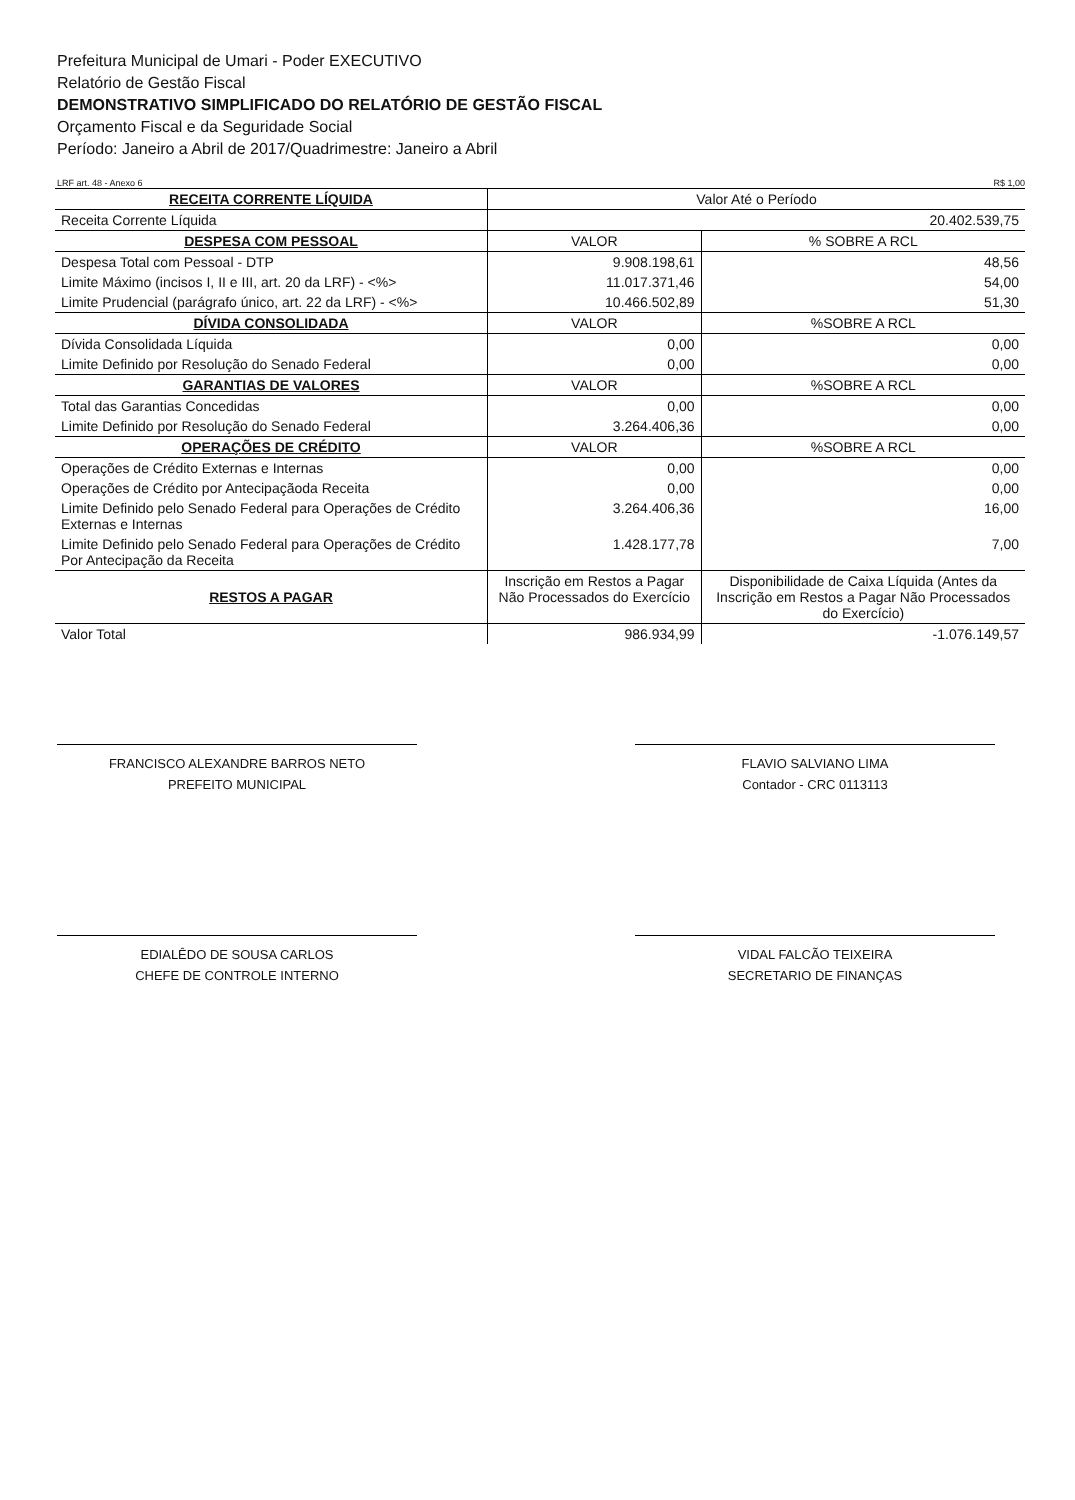Prefeitura Municipal de Umari - Poder EXECUTIVO
Relatório de Gestão Fiscal
DEMONSTRATIVO SIMPLIFICADO DO RELATÓRIO DE GESTÃO FISCAL
Orçamento Fiscal e da Seguridade Social
Período: Janeiro a Abril de 2017/Quadrimestre: Janeiro a Abril
LRF art. 48 - Anexo 6 R$ 1,00
| RECEITA CORRENTE LÍQUIDA | Valor Até o Período | |
| --- | --- | --- |
| Receita Corrente Líquida | 20.402.539,75 | |
| DESPESA COM PESSOAL | VALOR | % SOBRE A RCL |
| Despesa Total com Pessoal - DTP | 9.908.198,61 | 48,56 |
| Limite Máximo (incisos I, II e III, art. 20 da LRF) - <%> | 11.017.371,46 | 54,00 |
| Limite Prudencial (parágrafo único, art. 22 da LRF) - <%> | 10.466.502,89 | 51,30 |
| DÍVIDA CONSOLIDADA | VALOR | %SOBRE A RCL |
| Dívida Consolidada Líquida | 0,00 | 0,00 |
| Limite Definido por Resolução do Senado Federal | 0,00 | 0,00 |
| GARANTIAS DE VALORES | VALOR | %SOBRE A RCL |
| Total das Garantias Concedidas | 0,00 | 0,00 |
| Limite Definido por Resolução do Senado Federal | 3.264.406,36 | 0,00 |
| OPERAÇÕES DE CRÉDITO | VALOR | %SOBRE A RCL |
| Operações de Crédito Externas e Internas | 0,00 | 0,00 |
| Operações de Crédito por Antecipaçãoda Receita | 0,00 | 0,00 |
| Limite Definido pelo Senado Federal para Operações de Crédito Externas e Internas | 3.264.406,36 | 16,00 |
| Limite Definido pelo Senado Federal para Operações de Crédito Por Antecipação da Receita | 1.428.177,78 | 7,00 |
| RESTOS A PAGAR | Inscrição em Restos a Pagar Não Processados do Exercício | Disponibilidade de Caixa Líquida (Antes da Inscrição em Restos a Pagar Não Processados do Exercício) |
| Valor Total | 986.934,99 | -1.076.149,57 |
FRANCISCO ALEXANDRE BARROS NETO
PREFEITO MUNICIPAL
FLAVIO SALVIANO LIMA
Contador - CRC 0113113
EDIALÊDO DE SOUSA CARLOS
CHEFE DE CONTROLE INTERNO
VIDAL FALCÃO TEIXEIRA
SECRETARIO DE FINANÇAS